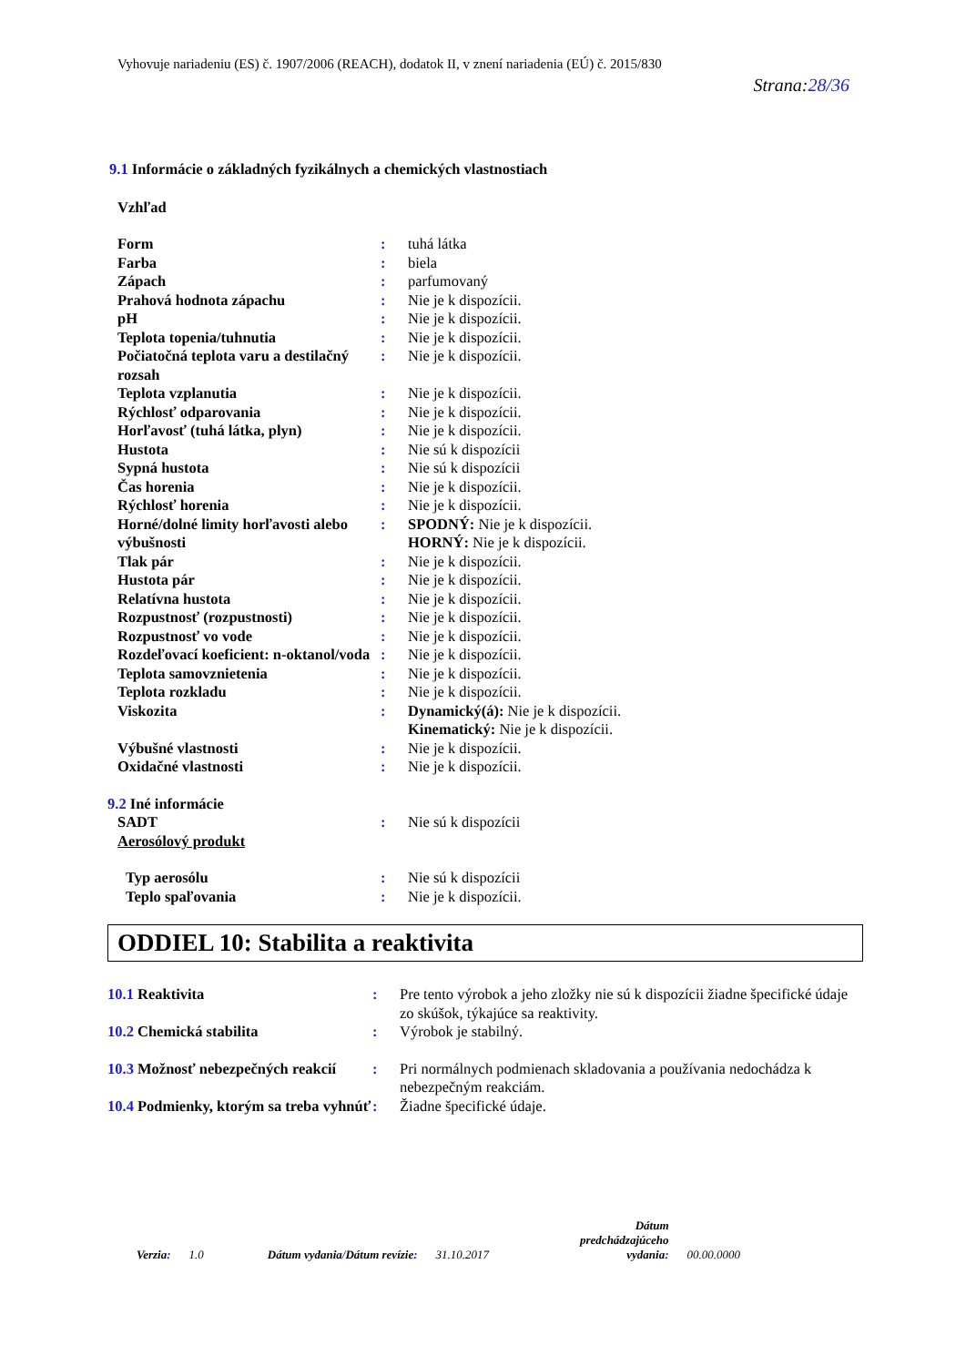Vyhovuje nariadeniu (ES) č. 1907/2006 (REACH), dodatok II, v znení nariadenia (EÚ) č. 2015/830
Strana:28/36
9.1 Informácie o základných fyzikálnych a chemických vlastnostiach
Vzhľad
| Form | : | tuhá látka |
| Farba | : | biela |
| Zápach | : | parfumovaný |
| Prahová hodnota zápachu | : | Nie je k dispozícii. |
| pH | : | Nie je k dispozícii. |
| Teplota topenia/tuhnutia | : | Nie je k dispozícii. |
| Počiatočná teplota varu a destilačný rozsah | : | Nie je k dispozícii. |
| Teplota vzplanutia | : | Nie je k dispozícii. |
| Rýchlosť odparovania | : | Nie je k dispozícii. |
| Horľavosť (tuhá látka, plyn) | : | Nie je k dispozícii. |
| Hustota | : | Nie sú k dispozícii |
| Sypná hustota | : | Nie sú k dispozícii |
| Čas horenia | : | Nie je k dispozícii. |
| Rýchlosť horenia | : | Nie je k dispozícii. |
| Horné/dolné limity horľavosti alebo výbušnosti | : | SPODNÝ: Nie je k dispozícii. HORNÝ: Nie je k dispozícii. |
| Tlak pár | : | Nie je k dispozícii. |
| Hustota pár | : | Nie je k dispozícii. |
| Relatívna hustota | : | Nie je k dispozícii. |
| Rozpustnosť (rozpustnosti) | : | Nie je k dispozícii. |
| Rozpustnosť vo vode | : | Nie je k dispozícii. |
| Rozdeľovací koeficient: n-oktanol/voda | : | Nie je k dispozícii. |
| Teplota samovznietenia | : | Nie je k dispozícii. |
| Teplota rozkladu | : | Nie je k dispozícii. |
| Viskozita | : | Dynamický(á): Nie je k dispozícii. Kinematický: Nie je k dispozícii. |
| Výbušné vlastnosti | : | Nie je k dispozícii. |
| Oxidačné vlastnosti | : | Nie je k dispozícii. |
| 9.2 Iné informácie | | |
| SADT | : | Nie sú k dispozícii |
| Aerosólový produkt | | |
| Typ aerosólu | : | Nie sú k dispozícii |
| Teplo spaľovania | : | Nie je k dispozícii. |
ODDIEL 10: Stabilita a reaktivita
| 10.1 Reaktivita | : | Pre tento výrobok a jeho zložky nie sú k dispozícii žiadne špecifické údaje zo skúšok, týkajúce sa reaktivity. |
| 10.2 Chemická stabilita | : | Výrobok je stabilný. |
| 10.3 Možnosť nebezpečných reakcií | : | Pri normálnych podmienach skladovania a používania nedochádza k nebezpečným reakciám. |
| 10.4 Podmienky, ktorým sa treba vyhnúť | : | Žiadne špecifické údaje. |
Verzia: 1.0 Dátum vydania/Dátum revízie: 31.10.2017 Dátum
predchádzajúceho
vydania: 00.00.0000